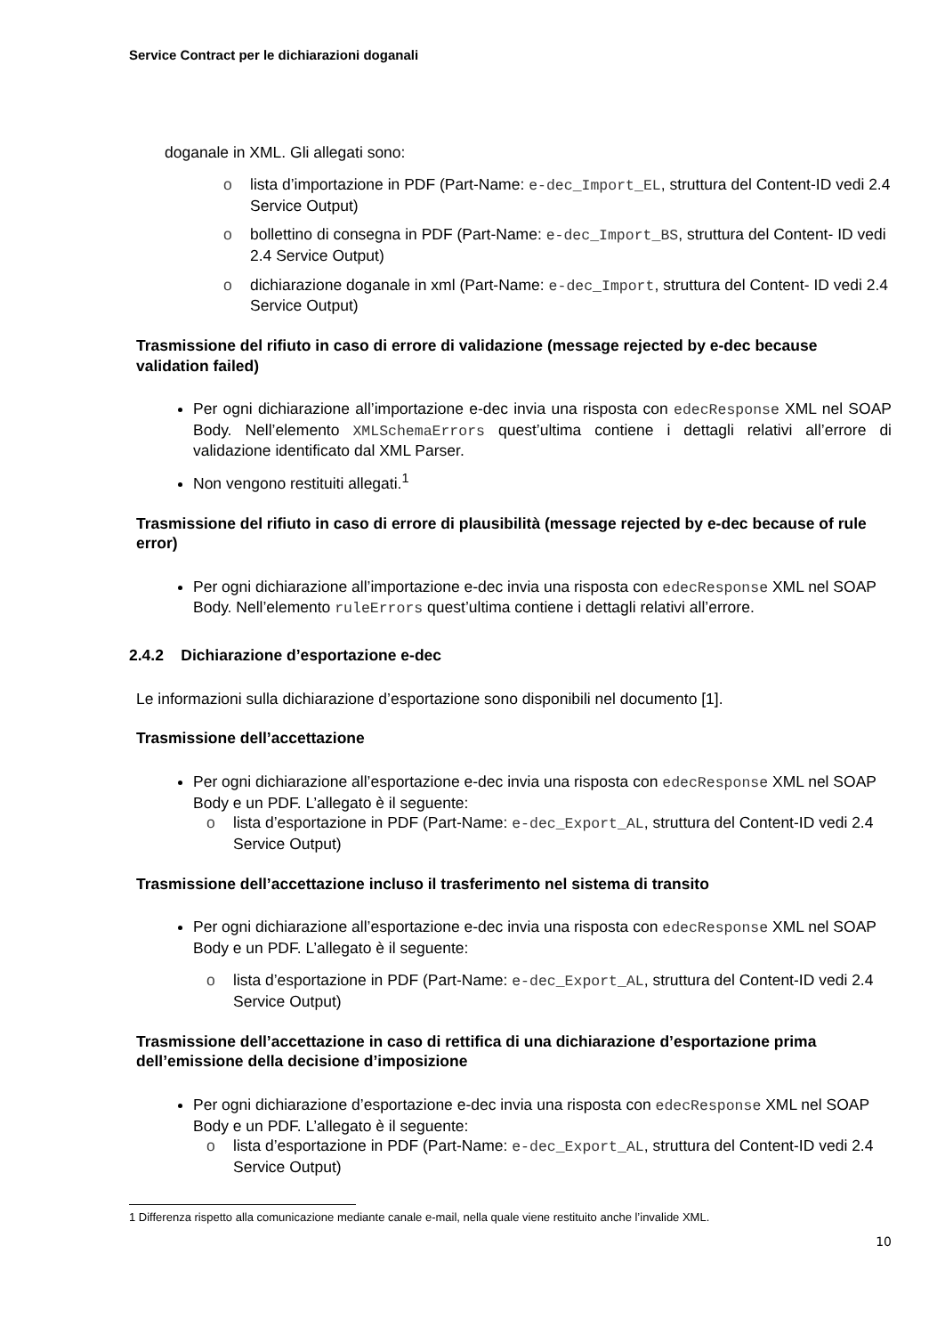Service Contract per le dichiarazioni doganali
doganale in XML. Gli allegati sono:
o lista d’importazione in PDF (Part-Name: e-dec_Import_EL, struttura del Content-ID vedi 2.4 Service Output)
o bollettino di consegna in PDF (Part-Name: e-dec_Import_BS, struttura del Content- ID vedi 2.4 Service Output)
o dichiarazione doganale in xml (Part-Name: e-dec_Import, struttura del Content- ID vedi 2.4 Service Output)
Trasmissione del rifiuto in caso di errore di validazione (message rejected by e-dec because validation failed)
Per ogni dichiarazione all’importazione e-dec invia una risposta con edecResponse XML nel SOAP Body. Nell’elemento XMLSchemaErrors quest’ultima contiene i dettagli relativi all’errore di validazione identificato dal XML Parser.
Non vengono restituiti allegati.<sup>1</sup>
Trasmissione del rifiuto in caso di errore di plausibilità (message rejected by e-dec because of rule error)
Per ogni dichiarazione all’importazione e-dec invia una risposta con edecResponse XML nel SOAP Body. Nell’elemento ruleErrors quest’ultima contiene i dettagli relativi all’errore.
2.4.2 Dichiarazione d’esportazione e-dec
Le informazioni sulla dichiarazione d’esportazione sono disponibili nel documento [1].
Trasmissione dell’accettazione
Per ogni dichiarazione all’esportazione e-dec invia una risposta con edecResponse XML nel SOAP Body e un PDF. L’allegato è il seguente:
o lista d’esportazione in PDF (Part-Name: e-dec_Export_AL, struttura del Content-ID vedi 2.4 Service Output)
Trasmissione dell’accettazione incluso il trasferimento nel sistema di transito
Per ogni dichiarazione all’esportazione e-dec invia una risposta con edecResponse XML nel SOAP Body e un PDF. L’allegato è il seguente:
o lista d’esportazione in PDF (Part-Name: e-dec_Export_AL, struttura del Content-ID vedi 2.4 Service Output)
Trasmissione dell’accettazione in caso di rettifica di una dichiarazione d’esportazione prima dell’emissione della decisione d’imposizione
Per ogni dichiarazione d’esportazione e-dec invia una risposta con edecResponse XML nel SOAP Body e un PDF. L’allegato è il seguente:
o lista d’esportazione in PDF (Part-Name: e-dec_Export_AL, struttura del Content-ID vedi 2.4 Service Output)
1 Differenza rispetto alla comunicazione mediante canale e-mail, nella quale viene restituito anche l’invalide XML.
10